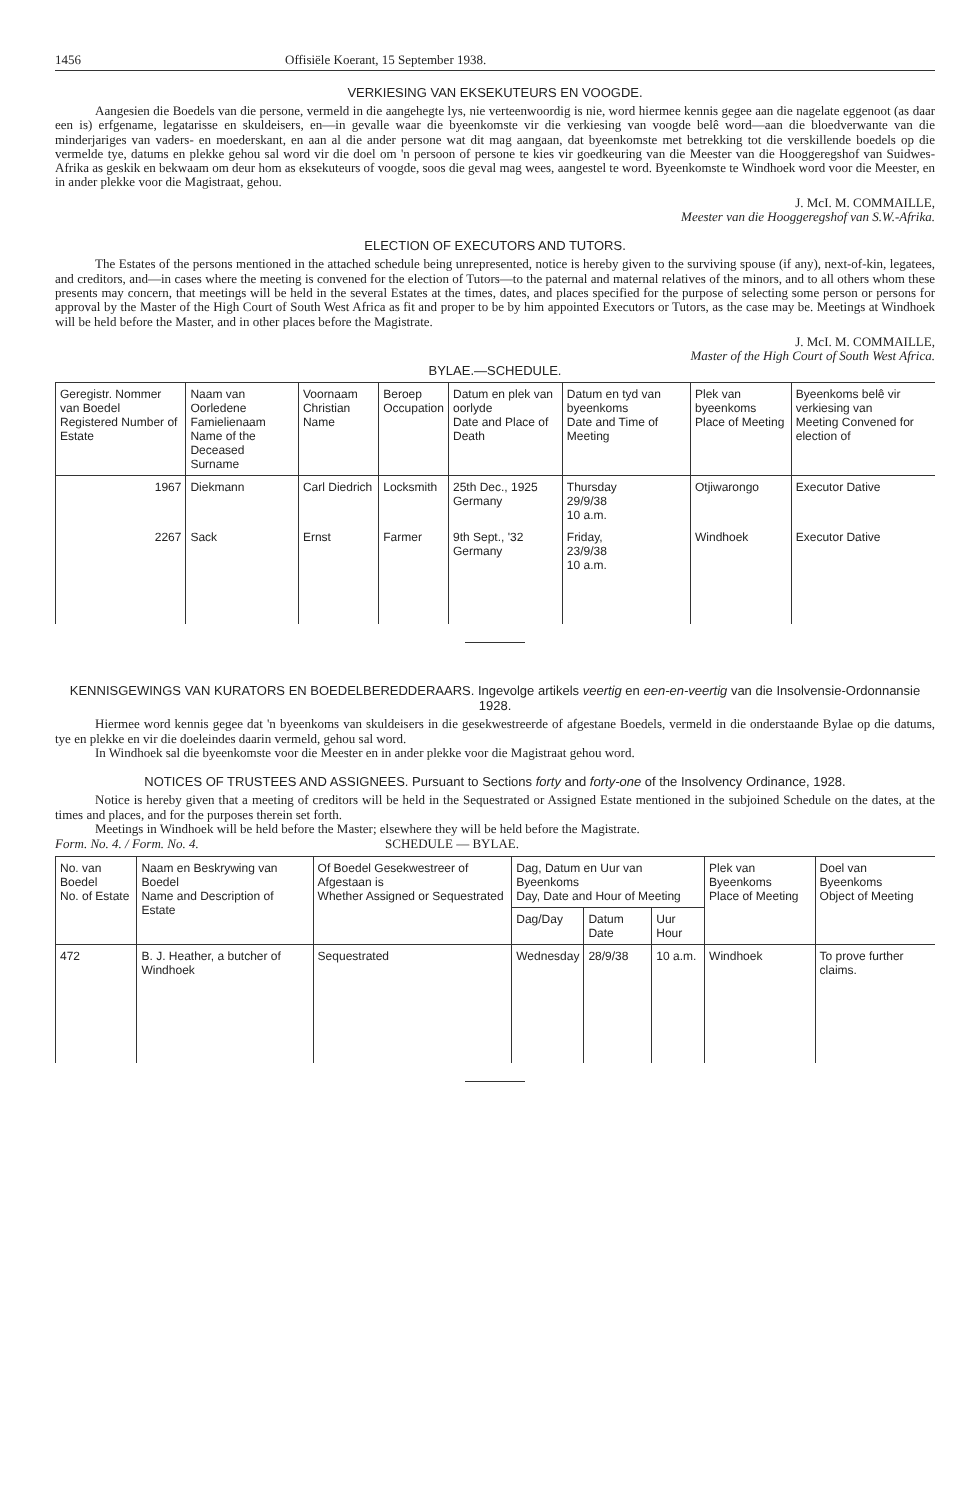1456 Offisiële Koerant, 15 September 1938.
VERKIESING VAN EKSEKUTEURS EN VOOGDE.
Aangesien die Boedels van die persone, vermeld in die aangehegte lys, nie verteenwoordig is nie, word hiermee kennis gegee aan die nagelate eggenoot (as daar een is) erfgename, legatarisse en skuldeisers, en—in gevalle waar die byeenkomste vir die verkiesing van voogde belê word—aan die bloedverwante van die minderjariges van vaders- en moederskant, en aan al die ander persone wat dit mag aangaan, dat byeenkomste met betrekking tot die verskillende boedels op die vermelde tye, datums en plekke gehou sal word vir die doel om 'n persoon of persone te kies vir goedkeuring van die Meester van die Hooggeregshof van Suidwes-Afrika as geskik en bekwaam om deur hom as eksekuteurs of voogde, soos die geval mag wees, aangestel te word. Byeenkomste te Windhoek word voor die Meester, en in ander plekke voor die Magistraat, gehou.
J. McI. M. COMMAILLE,
Meester van die Hooggeregshof van S.W.-Afrika.
ELECTION OF EXECUTORS AND TUTORS.
The Estates of the persons mentioned in the attached schedule being unrepresented, notice is hereby given to the surviving spouse (if any), next-of-kin, legatees, and creditors, and—in cases where the meeting is convened for the election of Tutors—to the paternal and maternal relatives of the minors, and to all others whom these presents may concern, that meetings will be held in the several Estates at the times, dates, and places specified for the purpose of selecting some person or persons for approval by the Master of the High Court of South West Africa as fit and proper to be by him appointed Executors or Tutors, as the case may be. Meetings at Windhoek will be held before the Master, and in other places before the Magistrate.
J. McI. M. COMMAILLE,
Master of the High Court of South West Africa.
BYLAE.—SCHEDULE.
| Geregistr. Nommer van Boedel Registered Number of Estate | Naam van Oorledene Famielienaam Name of the Deceased Surname | Voornaam Christian Name | Beroep Occupation | Datum en plek van oorlyde Date and Place of Death | Datum en tyd van byeenkoms Date and Time of Meeting | Plek van byeenkoms Place of Meeting | Byeenkoms belê vir verkiesing van Meeting Convened for election of |
| --- | --- | --- | --- | --- | --- | --- | --- |
| 1967 | Diekmann | Carl Diedrich | Locksmith | 25th Dec., 1925 Germany | Thursday 29/9/38 10 a.m. | Otjiwarongo | Executor Dative |
| 2267 | Sack | Ernst | Farmer | 9th Sept., '32 Germany | Friday, 23/9/38 10 a.m. | Windhoek | Executor Dative |
KENNISGEWINGS VAN KURATORS EN BOEDELBEREDDERAARS. Ingevolge artikels veertig en een-en-veertig van die Insolvensie-Ordonnansie 1928.
Hiermee word kennis gegee dat 'n byeenkoms van skuldeisers in die gesekwestreerde of afgestane Boedels, vermeld in die onderstaande Bylae op die datums, tye en plekke en vir die doeleindes daarin vermeld, gehou sal word.
In Windhoek sal die byeenkomste voor die Meester en in ander plekke voor die Magistraat gehou word.
NOTICES OF TRUSTEES AND ASSIGNEES. Pursuant to Sections forty and forty-one of the Insolvency Ordinance, 1928.
Notice is hereby given that a meeting of creditors will be held in the Sequestrated or Assigned Estate mentioned in the subjoined Schedule on the dates, at the times and places, and for the purposes therein set forth.
Meetings in Windhoek will be held before the Master; elsewhere they will be held before the Magistrate.
Form. No. 4. / Form. No. 4. SCHEDULE — BYLAE.
| No. van Boedel No. of Estate | Naam en Beskrywing van Boedel Name and Description of Estate | Of Boedel Gesekwestreer of Afgestaan is Whether Assigned or Sequestrated | Dag, Datum en Uur van Byeenkoms Day, Date and Hour of Meeting | | | Plek van Byeenkoms Place of Meeting | Doel van Byeenkoms Object of Meeting |
| --- | --- | --- | --- | --- | --- | --- | --- |
| | | | Dag/Day | Datum Date | Uur Hour | | |
| 472 | B. J. Heather, a butcher of Windhoek | Sequestrated | Wednesday | 28/9/38 | 10 a.m. | Windhoek | To prove further claims. |